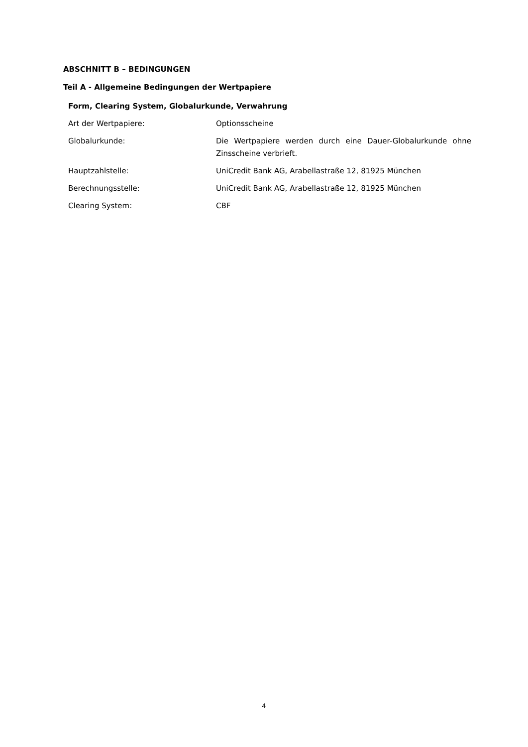ABSCHNITT B – BEDINGUNGEN
Teil A - Allgemeine Bedingungen der Wertpapiere
Form, Clearing System, Globalurkunde, Verwahrung
| Art der Wertpapiere: | Optionsscheine |
| Globalurkunde: | Die Wertpapiere werden durch eine Dauer-Globalurkunde ohne Zinsscheine verbrieft. |
| Hauptzahlstelle: | UniCredit Bank AG, Arabellastraße 12, 81925 München |
| Berechnungsstelle: | UniCredit Bank AG, Arabellastraße 12, 81925 München |
| Clearing System: | CBF |
4